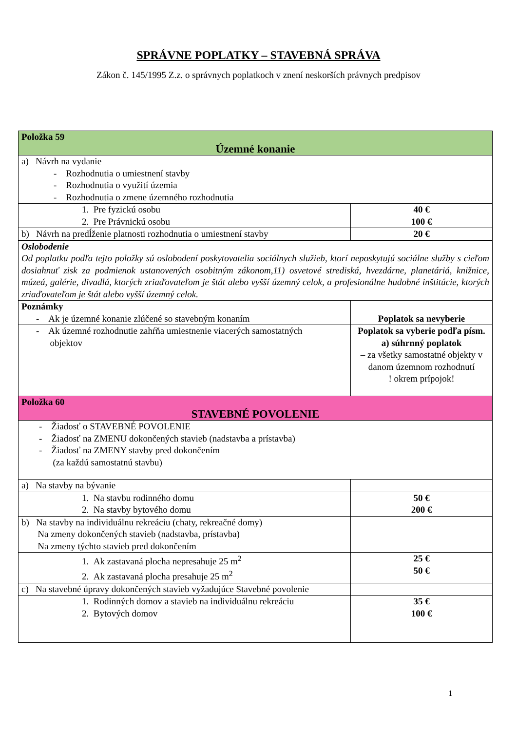SPRÁVNE POPLATKY – STAVEBNÁ SPRÁVA
Zákon č. 145/1995 Z.z. o správnych poplatkoch v znení neskorších právnych predpisov
| Položka 59 Územné konanie | |
| a) Návrh na vydanie - Rozhodnutia o umiestnení stavby - Rozhodnutia o využití územia - Rozhodnutia o zmene územného rozhodnutia | |
| 1. Pre fyzickú osobu 2. Pre Právnickú osobu | 40 € 100 € |
| b) Návrh na predĺženie platnosti rozhodnutia o umiestnení stavby | 20 € |
| Oslobodenie Od poplatku podľa tejto položky sú oslobodení poskytovatelia sociálnych služieb, ktorí neposkytujú sociálne služby s cieľom dosiahnuť zisk za podmienok ustanovených osobitným zákonom,11) osvetové strediská, hvezdárne, planetáriá, knižnice, múzeá, galérie, divadlá, ktorých zriaďovateľom je štát alebo vyšší územný celok, a profesionálne hudobné inštitúcie, ktorých zriaďovateľom je štát alebo vyšší územný celok. | |
| Poznámky - Ak je územné konanie zlúčené so stavebným konaním | Poplatok sa nevyberie |
| - Ak územné rozhodnutie zahŕňa umiestnenie viacerých samostatných objektov | Poplatok sa vyberie podľa písm. a) súhrnný poplatok – za všetky samostatné objekty v danom územnom rozhodnutí ! okrem prípojok! |
| Položka 60 STAVEBNÉ POVOLENIE | |
| - Žiadosť o STAVEBNÉ POVOLENIE - Žiadosť na ZMENU dokončených stavieb (nadstavba a prístavba) - Žiadosť na ZMENY stavby pred dokončením (za každú samostatnú stavbu) | |
| a) Na stavby na bývanie | |
| 1. Na stavbu rodinného domu 2. Na stavby bytového domu | 50 € 200 € |
| b) Na stavby na individuálnu rekreáciu (chaty, rekreačné domy) Na zmeny dokončených stavieb (nadstavba, prístavba) Na zmeny týchto stavieb pred dokončením | |
| 1. Ak zastavaná plocha nepresahuje 25 m<sup>2</sup> 2. Ak zastavaná plocha presahuje 25 m<sup>2</sup> | 25 € 50 € |
| c) Na stavebné úpravy dokončených stavieb vyžadujúce Stavebné povolenie | |
| 1. Rodinných domov a stavieb na individuálnu rekreáciu 2. Bytových domov | 35 € 100 € |
1